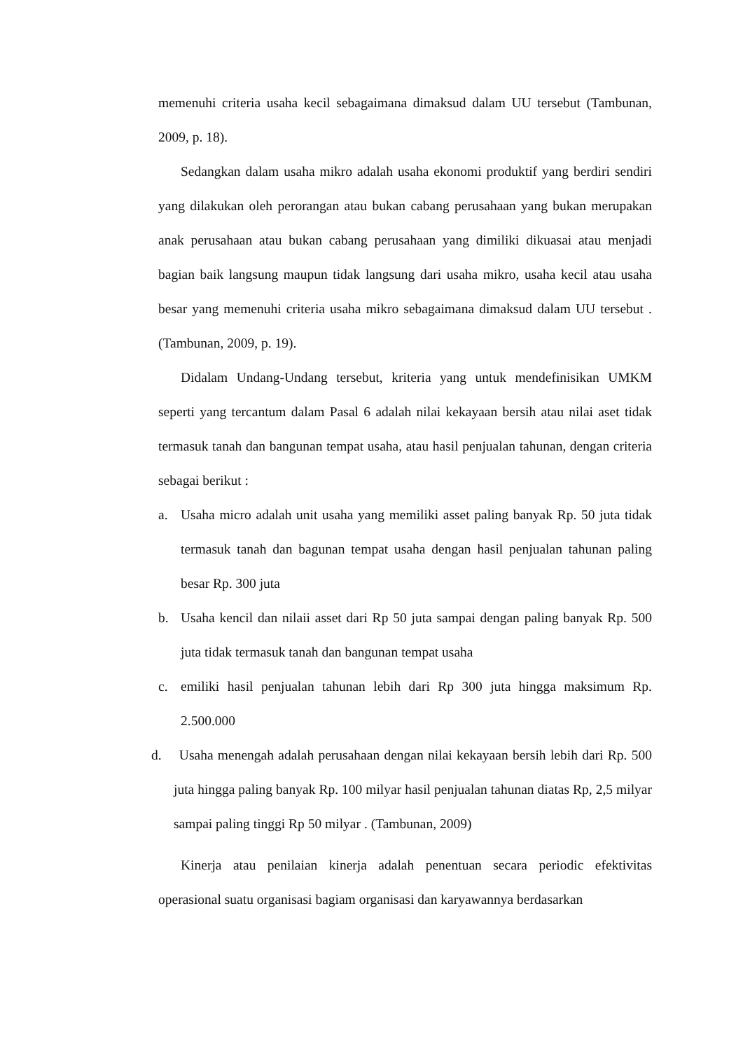memenuhi criteria usaha kecil sebagaimana dimaksud dalam UU tersebut (Tambunan, 2009, p. 18).
Sedangkan dalam usaha mikro adalah usaha ekonomi produktif yang berdiri sendiri yang dilakukan oleh perorangan atau bukan cabang perusahaan yang bukan merupakan anak perusahaan atau bukan cabang perusahaan yang dimiliki dikuasai atau menjadi bagian baik langsung maupun tidak langsung dari usaha mikro, usaha kecil atau usaha besar yang memenuhi criteria usaha mikro sebagaimana dimaksud dalam UU tersebut . (Tambunan, 2009, p. 19).
Didalam Undang-Undang tersebut, kriteria yang untuk mendefinisikan UMKM seperti yang tercantum dalam Pasal 6 adalah nilai kekayaan bersih atau nilai aset tidak termasuk tanah dan bangunan tempat usaha, atau hasil penjualan tahunan, dengan criteria sebagai berikut :
a. Usaha micro adalah unit usaha yang memiliki asset paling banyak Rp. 50 juta tidak termasuk tanah dan bagunan tempat usaha dengan hasil penjualan tahunan paling besar Rp. 300 juta
b. Usaha kencil dan nilaii asset dari Rp 50 juta sampai dengan paling banyak Rp. 500 juta tidak termasuk tanah dan bangunan tempat usaha
c. emiliki hasil penjualan tahunan lebih dari Rp 300 juta hingga maksimum Rp. 2.500.000
d. Usaha menengah adalah perusahaan dengan nilai kekayaan bersih lebih dari Rp. 500 juta hingga paling banyak Rp. 100 milyar hasil penjualan tahunan diatas Rp, 2,5 milyar sampai paling tinggi Rp 50 milyar . (Tambunan, 2009)
Kinerja atau penilaian kinerja adalah penentuan secara periodic efektivitas operasional suatu organisasi bagiam organisasi dan karyawannya berdasarkan